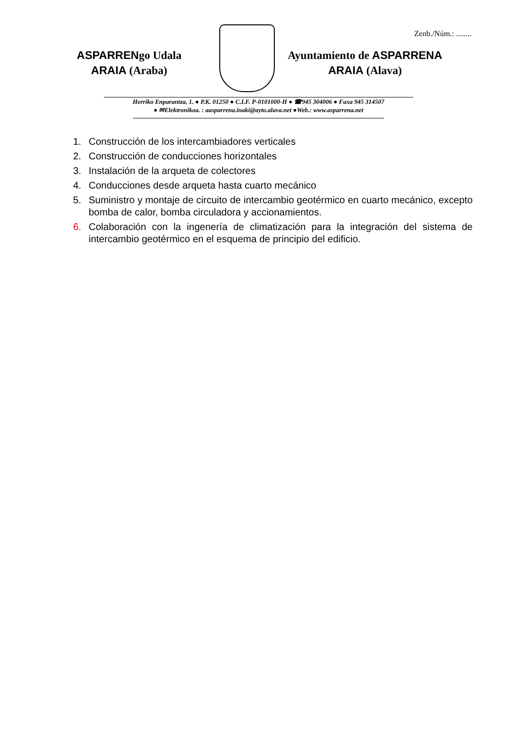Zenb./Núm.: ........
ASPARRENgo Udala
ARAIA (Araba)
Ayuntamiento de ASPARRENA
ARAIA (Alava)
Herriko Enparantza, 1. ● P.K. 01250 ● C.I.F. P-0101000-H ● ☎945 304006 ● Faxa 945 314507
● ✉Elektronikoa. : aasparrena.inaki@ayto.alava.net ●Web.: www.asparrena.net
1. Construcción de los intercambiadores verticales
2. Construcción de conducciones horizontales
3. Instalación de la arqueta de colectores
4. Conducciones desde arqueta hasta cuarto mecánico
5. Suministro y montaje de circuito de intercambio geotérmico en cuarto mecánico, excepto bomba de calor, bomba circuladora y accionamientos.
6. Colaboración con la ingenería de climatización para la integración del sistema de intercambio geotérmico en el esquema de principio del edificio.